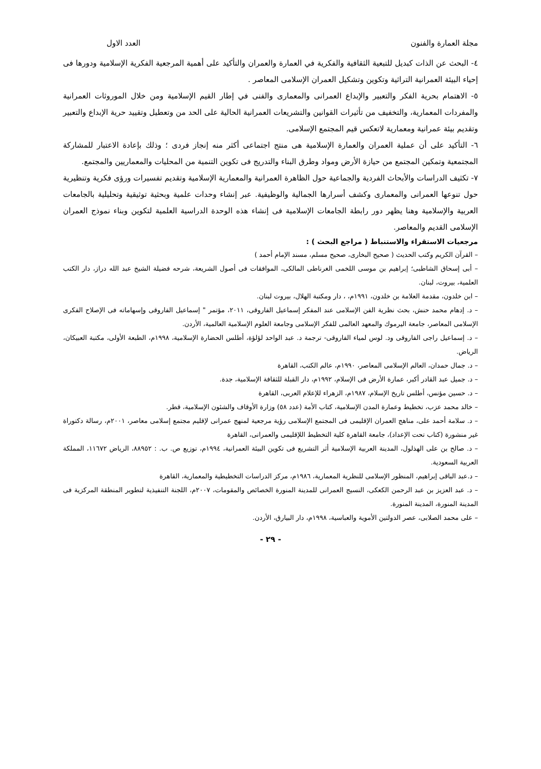مجلة العمارة والفنون العدد الاول
٤- البحث عن الذات كبديل للتبعية الثقافية والفكرية في العمارة والعمران والتأكيد على أهمية المرجعية الفكرية الإسلامية ودورها فى إحياء البيئة العمرانية التراثية وتكوين وتشكيل العمران الإسلامى المعاصر .
٥- الاهتمام بحرية الفكر والتعبير والإبداع العمرانى والمعمارى والفنى في إطار القيم الإسلامية ومن خلال الموروثات العمرانية والمفردات المعمارية، والتخفيف من تأثيرات القوانين والتشريعات العمرانية الحالية على الحد من وتعطيل وتقييد حرية الإبداع والتعبير وتقديم بيئة عمرانية ومعمارية لاتعكس قيم المجتمع الإسلامى.
٦- التأكيد على أن عملية العمران والعمارة الإسلامية هى منتج اجتماعى أكثر منه إنجاز فردى ؛ وذلك بإعادة الاعتبار للمشاركة المجتمعية وتمكين المجتمع من حيازة الأرض ومواد وطرق البناء والتدريج فى تكوين التنمية من المحليات والمعماريين والمجتمع.
٧- تكثيف الدراسات والأبحاث الفردية والجماعية حول الظاهرة العمرانية والمعمارية الإسلامية وتقديم تفسيرات ورؤى فكرية وتنظيرية حول تنوعها العمرانى والمعمارى وكشف أسرارها الجمالية والوظيفية. عبر إنشاء وحدات علمية وبحثية توثيقية وتحليلية بالجامعات العربية والإسلامية وهنا يظهر دور رابطة الجامعات الإسلامية فى إنشاء هذه الوحدة الدراسية العلمية لتكوين وبناء نموذج العمران الإسلامى القديم والمعاصر.
مرجعيات الاستقراء والاستنباط ( مراجع البحث ) :
– القرآن الكريم وكتب الحديث ( صحيح البخارى، صحيح مسلم، مسند الإمام أحمد )
– أبى إسحاق الشاطبى؛ إبراهيم بن موسى اللخمى الغرناطى المالكى، الموافقات فى أصول الشريعة، شرحه فضيلة الشيخ عبد الله دراز، دار الكتب العلمية، بيروت، لبنان.
– ابن خلدون، مقدمة العلامة بن خلدون، ١٩٩١م، ، دار ومكتبة الهلال، بيروت لبنان.
– د. إدهام محمد حنش، بحث نظرية الفن الإسلامى عند المفكر إسماعيل الفاروقى، ٢٠١١، مؤتمر " إسماعيل الفاروقى وإسهاماته فى الإصلاح الفكرى الإسلامى المعاصر، جامعة اليرموك والمعهد العالمى للفكر الإسلامى وجامعة العلوم الإسلامية العالمية، الأردن.
– د. إسماعيل راجى الفاروقى ود. لوس لمياء الفاروقى- ترجمة د. عبد الواحد لؤلؤة، أطلس الحضارة الإسلامية، ١٩٩٨م، الطبعة الأولى، مكتبة العبيكان، الرياض.
– د. جمال حمدان، العالم الإسلامى المعاصر، ١٩٩٠م، عالم الكتب، القاهرة
– د. جميل عبد القادر أكبر، عمارة الأرض فى الإسلام، ١٩٩٢م، دار القبلة للثقافة الإسلامية، جدة.
– د. حسين مؤنس، أطلس تاريخ الإسلام، ١٩٨٧م، الزهراء للإعلام العربى، القاهرة
– خالد محمد عزب، تخطيط وعمارة المدن الإسلامية، كتاب الأمة (عدد ٥٨) وزارة الأوقاف والشئون الإسلامية، قطر.
– د. سلامة أحمد على، مناهج العمران الإقليمى فى المجتمع الإسلامى رؤية مرجعية لمنهج عمرانى لإقليم مجتمع إسلامى معاصر، ٢٠٠١م، رسالة دكتوراة غير منشورة (كتاب تحت الإعداد)، جامعة القاهرة كلية التخطيط اللإقليمى والعمرانى، القاهرة
– د. صالح بن على الهذلول، المدينة العربية الإسلامية أثر التشريع فى تكوين البيئة العمرانية، ١٩٩٤م، توزيع ص. ب. : ٨٨٩٥٢، الرياض ١١٦٧٢، المملكة العربية السعودية.
– د.عبد الباقى إبراهيم، المنظور الإسلامى للنظرية المعمارية، ١٩٨٦م، مركز الدراسات التخطيطية والمعمارية، القاهرة
– د. عبد العزيز بن عبد الرحمن الكعكى، النسيج العمرانى للمدينة المنورة الخصائص والمقومات، ٢٠٠٧م، اللجنة التنفيذية لتطوير المنطقة المركزية فى المدينة المنورة، المدينة المنورة.
– على محمد الصلابى، عصر الدولتين الأموية والعباسية، ١٩٩٨م، دار البيارق، الأردن.
- ٢٩ -